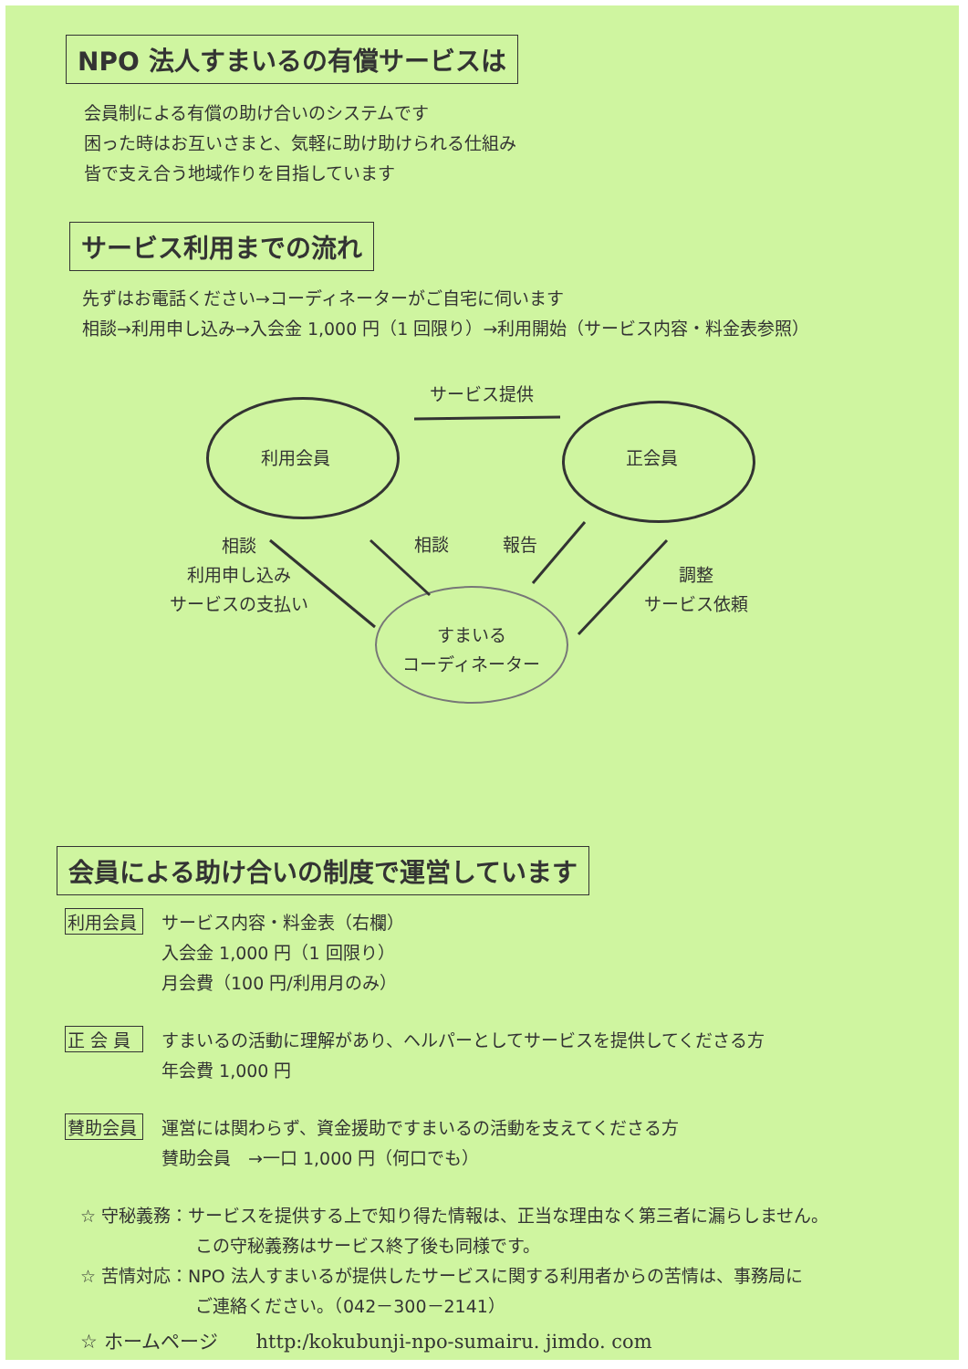NPO 法人すまいるの有償サービスは
会員制による有償の助け合いのシステムです
困った時はお互いさまと、気軽に助け助けられる仕組み
皆で支え合う地域作りを目指しています
サービス利用までの流れ
先ずはお電話ください→コーディネーターがご自宅に伺います
相談→利用申し込み→入会金 1,000 円（1 回限り）→利用開始（サービス内容・料金表参照）
サービス提供
利用会員 正会員
相談
利用申し込み
サービスの支払い
相談 報告
調整
サービス依頼
すまいる
コーディネーター
会員による助け合いの制度で運営しています
利用会員
サービス内容・料金表（右欄）
入会金 1,000 円（1 回限り）
月会費（100 円/利用月のみ）
正 会 員
すまいるの活動に理解があり、ヘルパーとしてサービスを提供してくださる方
年会費 1,000 円
賛助会員
運営には関わらず、資金援助ですまいるの活動を支えてくださる方
賛助会員　→一口 1,000 円（何口でも）
☆ 守秘義務：サービスを提供する上で知り得た情報は、正当な理由なく第三者に漏らしません。
この守秘義務はサービス終了後も同様です。
☆ 苦情対応：NPO 法人すまいるが提供したサービスに関する利用者からの苦情は、事務局に
ご連絡ください。（042－300－2141）
☆ ホームページ　　http:/kokubunji-npo-sumairu. jimdo. com